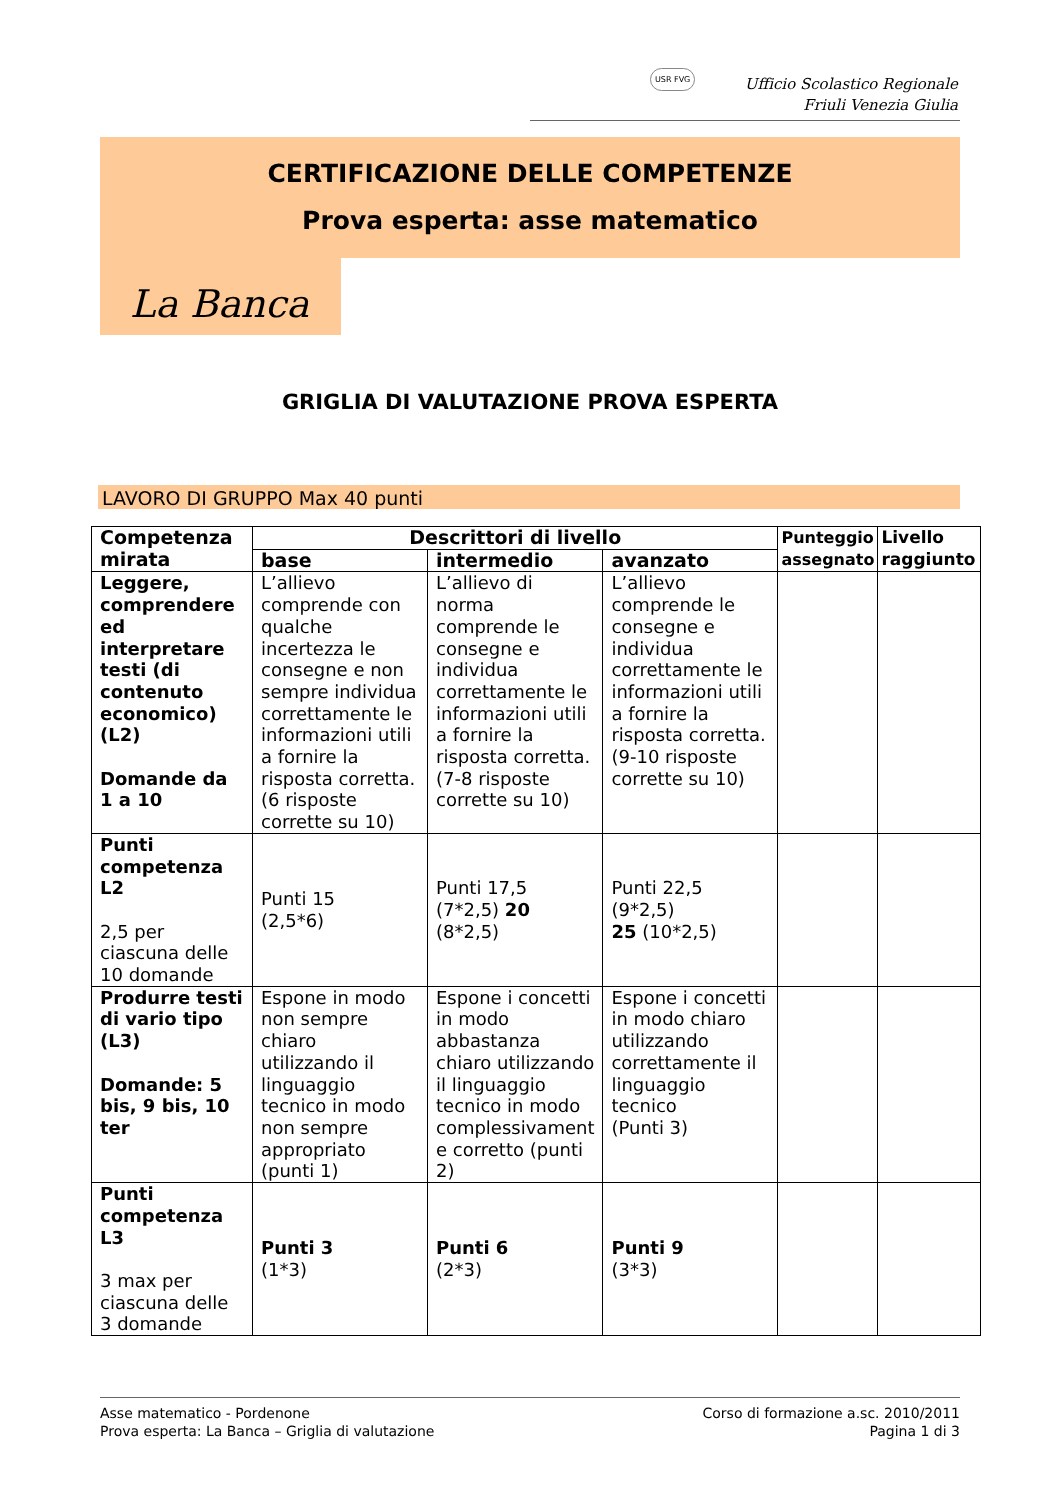USR FVG
Ufficio Scolastico Regionale
Friuli Venezia Giulia
CERTIFICAZIONE DELLE COMPETENZE
Prova esperta: asse matematico
La Banca
GRIGLIA DI VALUTAZIONE PROVA ESPERTA
LAVORO DI GRUPPO Max 40 punti
| Competenza mirata | Descrittori di livello | | | Punteggio assegnato | Livello raggiunto |
| --- | --- | --- | --- | --- | --- |
| | base | intermedio | avanzato | | |
| Leggere, comprendere ed interpretare testi (di contenuto economico) (L2) Domande da 1 a 10 | L’allievo comprende con qualche incertezza le consegne e non sempre individua correttamente le informazioni utili a fornire la risposta corretta. (6 risposte corrette su 10) | L’allievo di norma comprende le consegne e individua correttamente le informazioni utili a fornire la risposta corretta. (7-8 risposte corrette su 10) | L’allievo comprende le consegne e individua correttamente le informazioni utili a fornire la risposta corretta. (9-10 risposte corrette su 10) | | |
| Punti competenza L2 2,5 per ciascuna delle 10 domande | Punti 15 (2,5*6) | Punti 17,5 (7*2,5) 20 (8*2,5) | Punti 22,5 (9*2,5) 25 (10*2,5) | | |
| Produrre testi di vario tipo (L3) Domande: 5 bis, 9 bis, 10 ter | Espone in modo non sempre chiaro utilizzando il linguaggio tecnico in modo non sempre appropriato (punti 1) | Espone i concetti in modo abbastanza chiaro utilizzando il linguaggio tecnico in modo complessivament e corretto (punti 2) | Espone i concetti in modo chiaro utilizzando correttamente il linguaggio tecnico (Punti 3) | | |
| Punti competenza L3 3 max per ciascuna delle 3 domande | Punti 3 (1*3) | Punti 6 (2*3) | Punti 9 (3*3) | | |
Asse matematico - Pordenone
Prova esperta: La Banca – Griglia di valutazione
Corso di formazione a.sc. 2010/2011
Pagina 1 di 3